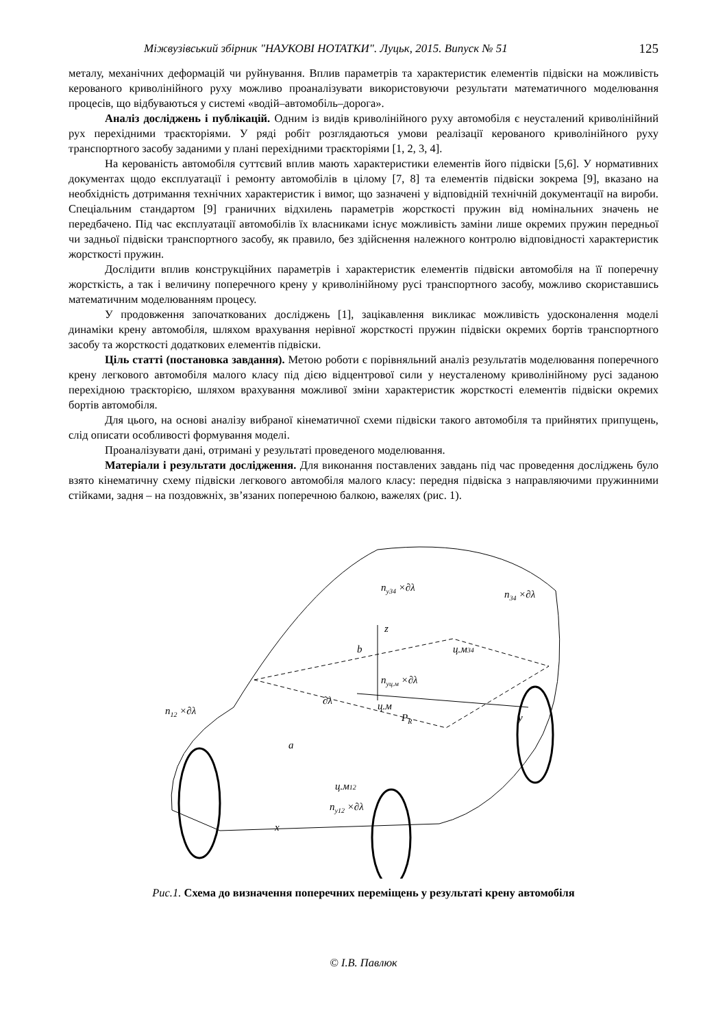Міжвузівський збірник "НАУКОВІ НОТАТКИ". Луцьк, 2015. Випуск № 51 125
металу, механічних деформацій чи руйнування. Вплив параметрів та характеристик елементів підвіски на можливість керованого криволінійного руху можливо проаналізувати використовуючи результати математичного моделювання процесів, що відбуваються у системі «водій–автомобіль–дорога».
Аналіз досліджень і публікацій. Одним із видів криволінійного руху автомобіля є неусталений криволінійний рух перехідними траєкторіями. У ряді робіт розглядаються умови реалізації керованого криволінійного руху транспортного засобу заданими у плані перехідними траєкторіями [1, 2, 3, 4].
На керованість автомобіля суттєвий вплив мають характеристики елементів його підвіски [5,6]. У нормативних документах щодо експлуатації і ремонту автомобілів в цілому [7, 8] та елементів підвіски зокрема [9], вказано на необхідність дотримання технічних характеристик і вимог, що зазначені у відповідній технічній документації на вироби. Спеціальним стандартом [9] граничних відхилень параметрів жорсткості пружин від номінальних значень не передбачено. Під час експлуатації автомобілів їх власниками існує можливість заміни лише окремих пружин передньої чи задньої підвіски транспортного засобу, як правило, без здійснення належного контролю відповідності характеристик жорсткості пружин.
Дослідити вплив конструкційних параметрів і характеристик елементів підвіски автомобіля на її поперечну жорсткість, а так і величину поперечного крену у криволінійному русі транспортного засобу, можливо скориставшись математичним моделюванням процесу.
У продовження започаткованих досліджень [1], зацікавлення викликає можливість удосконалення моделі динаміки крену автомобіля, шляхом врахування нерівної жорсткості пружин підвіски окремих бортів транспортного засобу та жорсткості додаткових елементів підвіски.
Ціль статті (постановка завдання). Метою роботи є порівняльний аналіз результатів моделювання поперечного крену легкового автомобіля малого класу під дією відцентрової сили у неусталеному криволінійному русі заданою перехідною траєкторією, шляхом врахування можливої зміни характеристик жорсткості елементів підвіски окремих бортів автомобіля.
Для цього, на основі аналізу вибраної кінематичної схеми підвіски такого автомобіля та прийнятих припущень, слід описати особливості формування моделі.
Проаналізувати дані, отримані у результаті проведеного моделювання.
Матеріали і результати дослідження. Для виконання поставлених завдань під час проведення досліджень було взято кінематичну схему підвіски легкового автомобіля малого класу: передня підвіска з направляючими пружинними стійками, задня – на поздовжніх, зв’язаних поперечною балкою, важелях (рис. 1).
z
y
x
ц.м
PR
ц.м34
ц.м12
a
b
∂λ
n12 ×∂λ
ny34 ×∂λ
n34 ×∂λ
nyц.м ×∂λ
ny12 ×∂λ
Рис.1. Схема до визначення поперечних переміщень у результаті крену автомобіля
© І.В. Павлюк